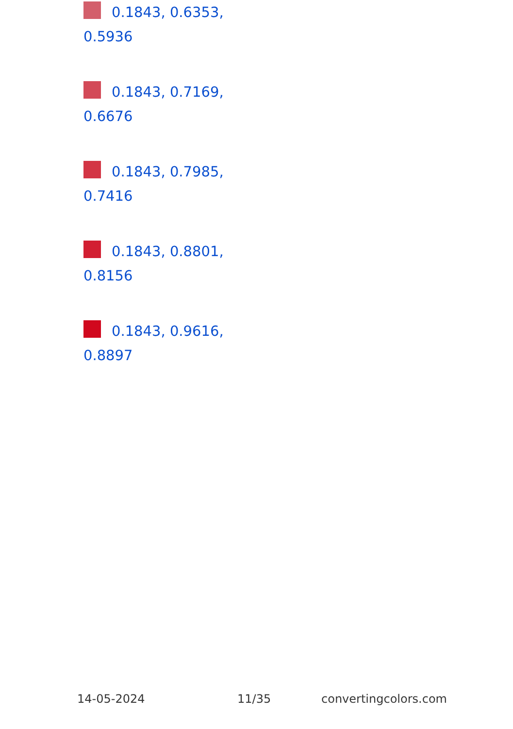0.1843, 0.6353, 0.5936
0.1843, 0.7169, 0.6676
0.1843, 0.7985, 0.7416
0.1843, 0.8801, 0.8156
0.1843, 0.9616, 0.8897
14-05-2024 11/35 convertingcolors.com